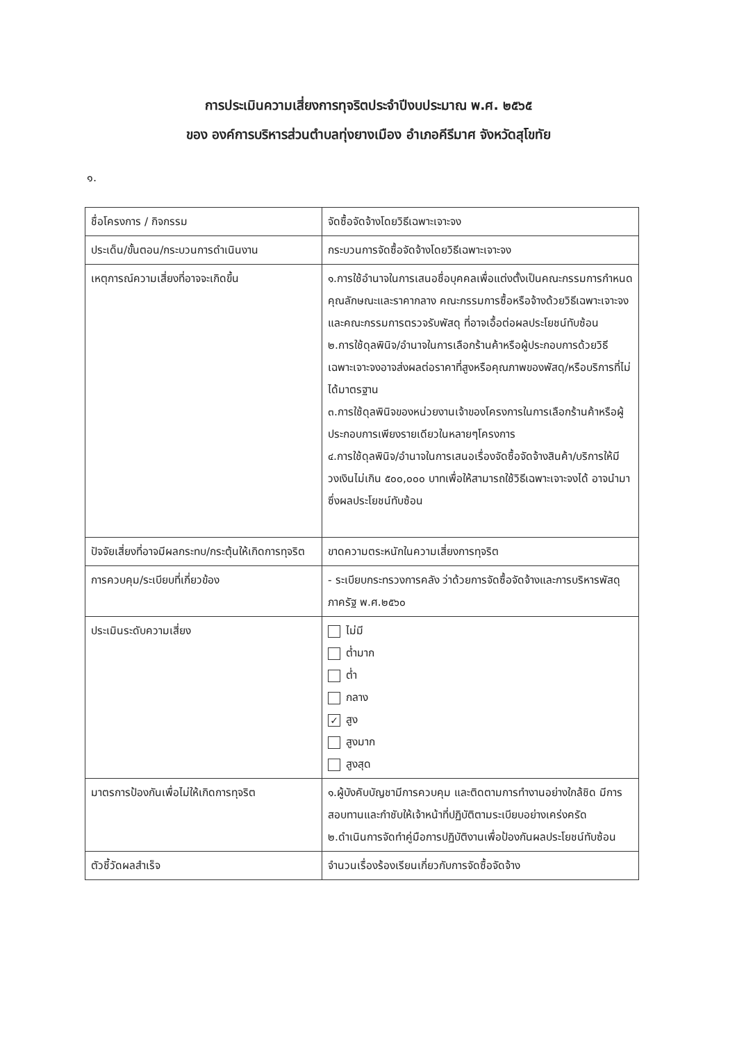การประเมินความเสี่ยงการทุจริตประจำปีงบประมาณ พ.ศ. ๒๕๖๕
ของ องค์การบริหารส่วนตำบลทุ่งยางเมือง อำเภอคีรีมาศ จังหวัดสุโขทัย
๑.
| ชื่อโครงการ / กิจกรรม | จัดซื้อจัดจ้างโดยวิธีเฉพาะเจาะจง |
| ประเด็น/ขั้นตอน/กระบวนการดำเนินงาน | กระบวนการจัดซื้อจัดจ้างโดยวิธีเฉพาะเจาะจง |
| เหตุการณ์ความเสี่ยงที่อาจจะเกิดขึ้น | ๑.การใช้อำนาจในการเสนอชื่อบุคคลเพื่อแต่งตั้งเป็นคณะกรรมการกำหนดคุณลักษณะและราคากลาง คณะกรรมการซื้อหรือจ้างด้วยวิธีเฉพาะเจาะจงและคณะกรรมการตรวจรับพัสดุ ที่อาจเอื้อต่อผลประโยชน์ทับซ้อน ๒.การใช้ดุลพินิจ/อำนาจในการเลือกร้านค้าหรือผู้ประกอบการด้วยวิธีเฉพาะเจาะจงอาจส่งผลต่อราคาที่สูงหรือคุณภาพของพัสดุ/หรือบริการที่ไม่ได้มาตรฐาน ๓.การใช้ดุลพินิจของหน่วยงานเจ้าของโครงการในการเลือกร้านค้าหรือผู้ประกอบการเพียงรายเดียวในหลายๆโครงการ ๔.การใช้ดุลพินิจ/อำนาจในการเสนอเรื่องจัดซื้อจัดจ้างสินค้า/บริการให้มีวงเงินไม่เกิน ๕๐๐,๐๐๐ บาทเพื่อให้สามารถใช้วิธีเฉพาะเจาะจงได้ อาจนำมาซึ่งผลประโยชน์ทับซ้อน |
| ปัจจัยเสี่ยงที่อาจมีผลกระทบ/กระตุ้นให้เกิดการทุจริต | ขาดความตระหนักในความเสี่ยงการทุจริต |
| การควบคุม/ระเบียบที่เกี่ยวข้อง | - ระเบียบกระทรวงการคลัง ว่าด้วยการจัดซื้อจัดจ้างและการบริหารพัสดุภาครัฐ พ.ศ.๒๕๖๐ |
| ประเมินระดับความเสี่ยง | ไม่มี ต่ำมาก ต่ำ กลาง ✓ สูง สูงมาก สูงสุด |
| มาตรการป้องกันเพื่อไม่ให้เกิดการทุจริต | ๑.ผู้บังคับบัญชามีการควบคุม และติดตามการทำงานอย่างใกล้ชิด มีการสอบทานและกำชับให้เจ้าหน้าที่ปฏิบัติตามระเบียบอย่างเคร่งครัด ๒.ดำเนินการจัดทำคู่มือการปฏิบัติงานเพื่อป้องกันผลประโยชน์ทับซ้อน |
| ตัวชี้วัดผลสำเร็จ | จำนวนเรื่องร้องเรียนเกี่ยวกับการจัดซื้อจัดจ้าง |